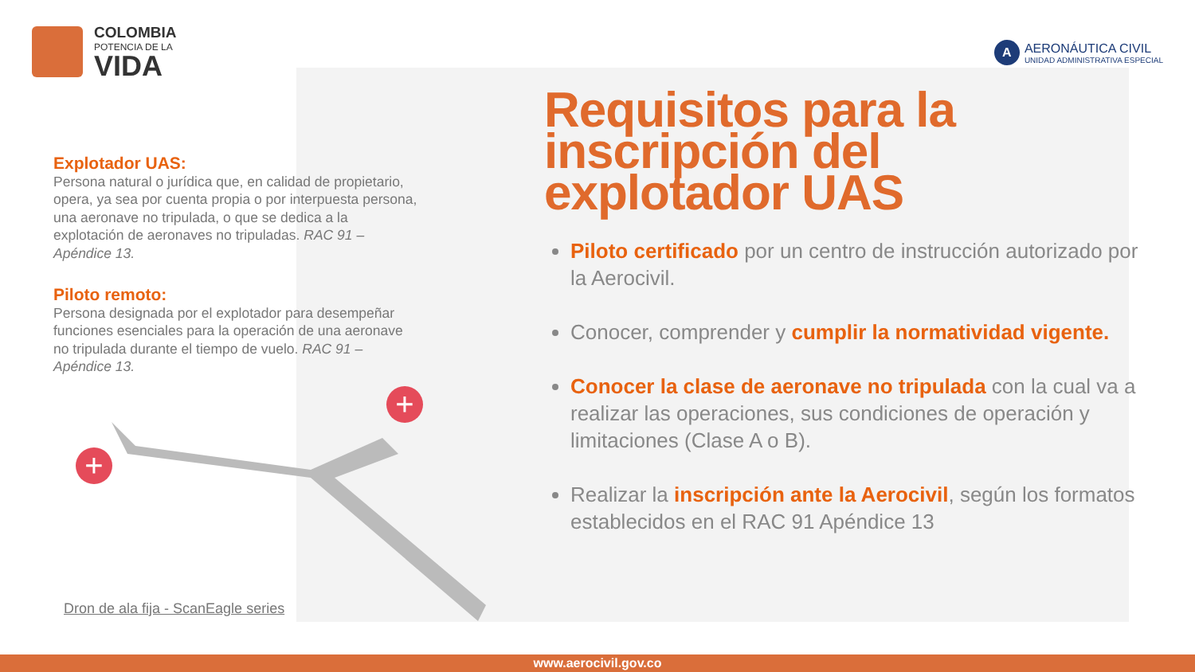COLOMBIA
POTENCIA DE LA
VIDA
A
AERONÁUTICA CIVIL
UNIDAD ADMINISTRATIVA ESPECIAL
Explotador UAS:
Persona natural o jurídica que, en calidad de propietario, opera, ya sea por cuenta propia o por interpuesta persona, una aeronave no tripulada, o que se dedica a la explotación de aeronaves no tripuladas. RAC 91 – Apéndice 13.
Piloto remoto:
Persona designada por el explotador para desempeñar funciones esenciales para la operación de una aeronave no tripulada durante el tiempo de vuelo. RAC 91 – Apéndice 13.
Requisitos para la
inscripción del
explotador UAS
Piloto certificado por un centro de instrucción autorizado por la Aerocivil.
Conocer, comprender y cumplir la normatividad vigente.
Conocer la clase de aeronave no tripulada con la cual va a realizar las operaciones, sus condiciones de operación y limitaciones (Clase A o B).
Realizar la inscripción ante la Aerocivil, según los formatos establecidos en el RAC 91 Apéndice 13
+
+
Dron de ala fija - ScanEagle series
www.aerocivil.gov.co